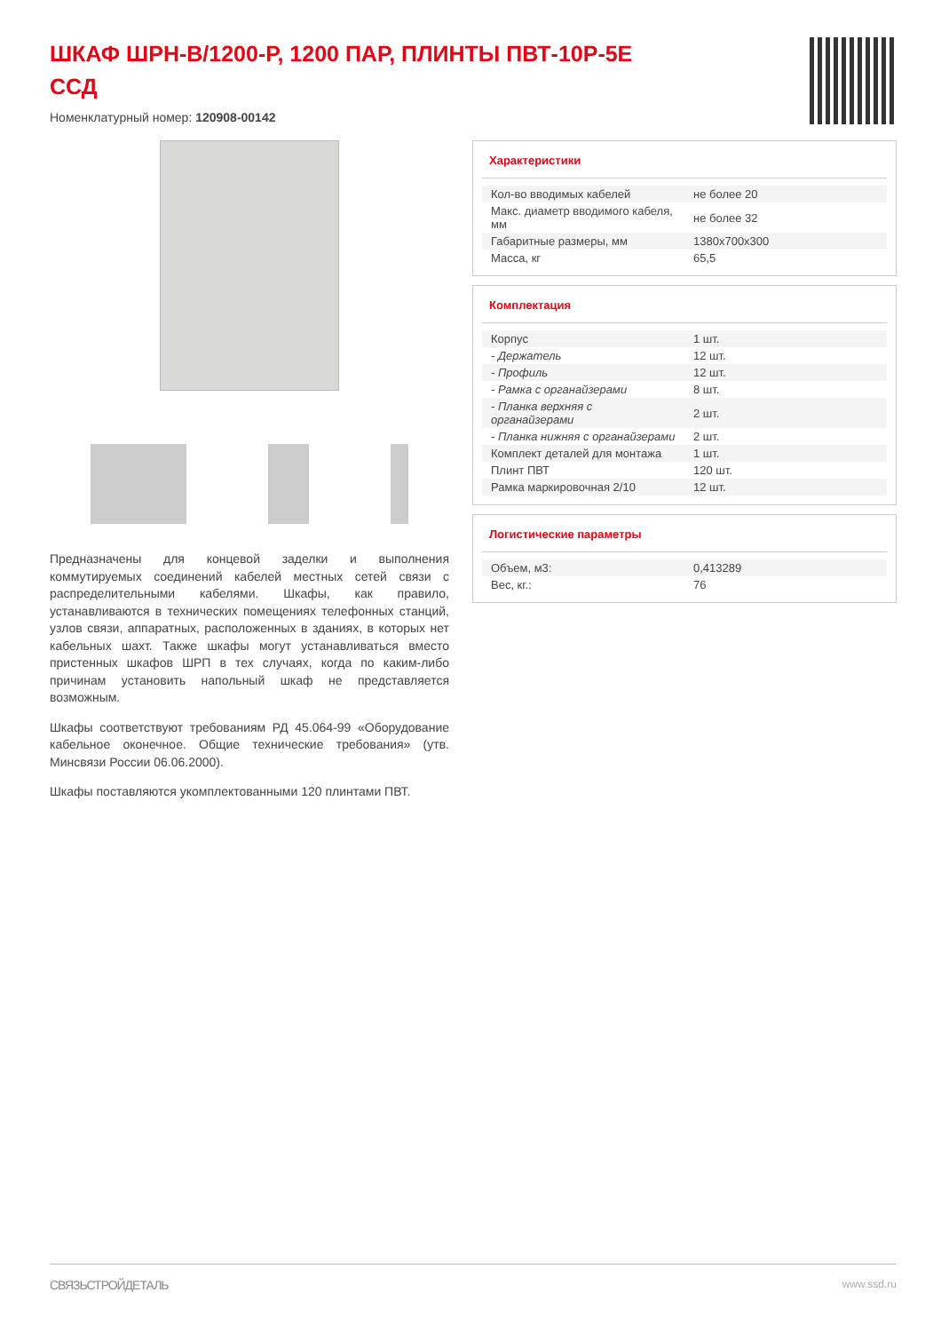ШКАФ ШРН-В/1200-Р, 1200 ПАР, ПЛИНТЫ ПВТ-10Р-5Е ССД
Номенклатурный номер: 120908-00142
Предназначены для концевой заделки и выполнения коммутируемых соединений кабелей местных сетей связи с распределительными кабелями. Шкафы, как правило, устанавливаются в технических помещениях телефонных станций, узлов связи, аппаратных, расположенных в зданиях, в которых нет кабельных шахт. Также шкафы могут устанавливаться вместо пристенных шкафов ШРП в тех случаях, когда по каким-либо причинам установить напольный шкаф не представляется возможным.
Шкафы соответствуют требованиям РД 45.064-99 «Оборудование кабельное оконечное. Общие технические требования» (утв. Минсвязи России 06.06.2000).
Шкафы поставляются укомплектованными 120 плинтами ПВТ.
Характеристики
| Кол-во вводимых кабелей | не более 20 |
| Макс. диаметр вводимого кабеля, мм | не более 32 |
| Габаритные размеры, мм | 1380x700x300 |
| Масса, кг | 65,5 |
Комплектация
| Корпус | 1 шт. |
| - Держатель | 12 шт. |
| - Профиль | 12 шт. |
| - Рамка с органайзерами | 8 шт. |
| - Планка верхняя с органайзерами | 2 шт. |
| - Планка нижняя с органайзерами | 2 шт. |
| Комплект деталей для монтажа | 1 шт. |
| Плинт ПВТ | 120 шт. |
| Рамка маркировочная 2/10 | 12 шт. |
Логистические параметры
| Объем, м3: | 0,413289 |
| Вес, кг.: | 76 |
СВЯЗЬСТРОЙДЕТАЛЬ www.ssd.ru